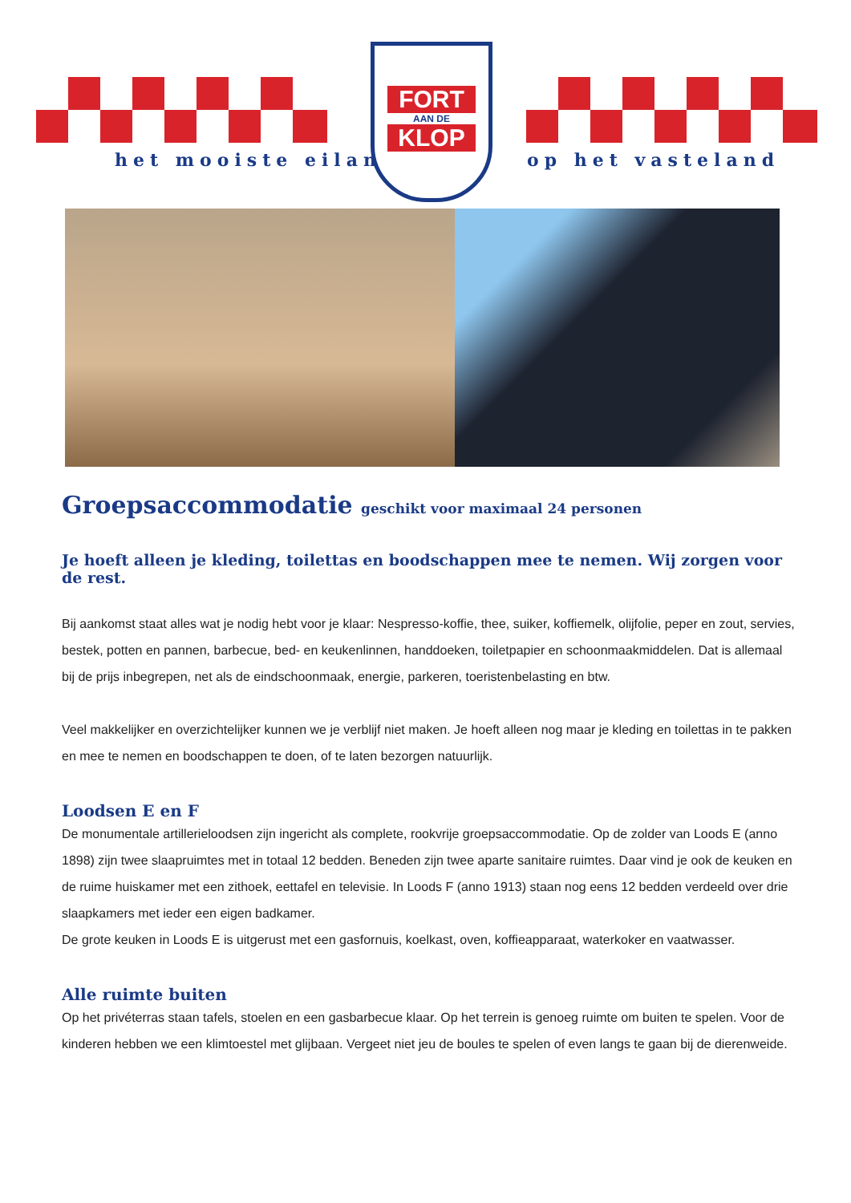het mooiste eiland op het vasteland
FORT
AAN DE
KLOP
Groepsaccommodatie geschikt voor maximaal 24 personen
Je hoeft alleen je kleding, toilettas en boodschappen mee te nemen. Wij zorgen voor de rest.
Bij aankomst staat alles wat je nodig hebt voor je klaar: Nespresso-koffie, thee, suiker, koffiemelk, olijfolie, peper en zout, servies, bestek, potten en pannen, barbecue, bed- en keukenlinnen, handdoeken, toiletpapier en schoonmaakmiddelen. Dat is allemaal bij de prijs inbegrepen, net als de eindschoonmaak, energie, parkeren, toeristenbelasting en btw.
Veel makkelijker en overzichtelijker kunnen we je verblijf niet maken. Je hoeft alleen nog maar je kleding en toilettas in te pakken en mee te nemen en boodschappen te doen, of te laten bezorgen natuurlijk.
Loodsen E en F
De monumentale artillerieloodsen zijn ingericht als complete, rookvrije groepsaccommodatie. Op de zolder van Loods E (anno 1898) zijn twee slaapruimtes met in totaal 12 bedden. Beneden zijn twee aparte sanitaire ruimtes. Daar vind je ook de keuken en de ruime huiskamer met een zithoek, eettafel en televisie. In Loods F (anno 1913) staan nog eens 12 bedden verdeeld over drie slaapkamers met ieder een eigen badkamer.
De grote keuken in Loods E is uitgerust met een gasfornuis, koelkast, oven, koffieapparaat, waterkoker en vaatwasser.
Alle ruimte buiten
Op het privéterras staan tafels, stoelen en een gasbarbecue klaar. Op het terrein is genoeg ruimte om buiten te spelen. Voor de kinderen hebben we een klimtoestel met glijbaan. Vergeet niet jeu de boules te spelen of even langs te gaan bij de dierenweide.